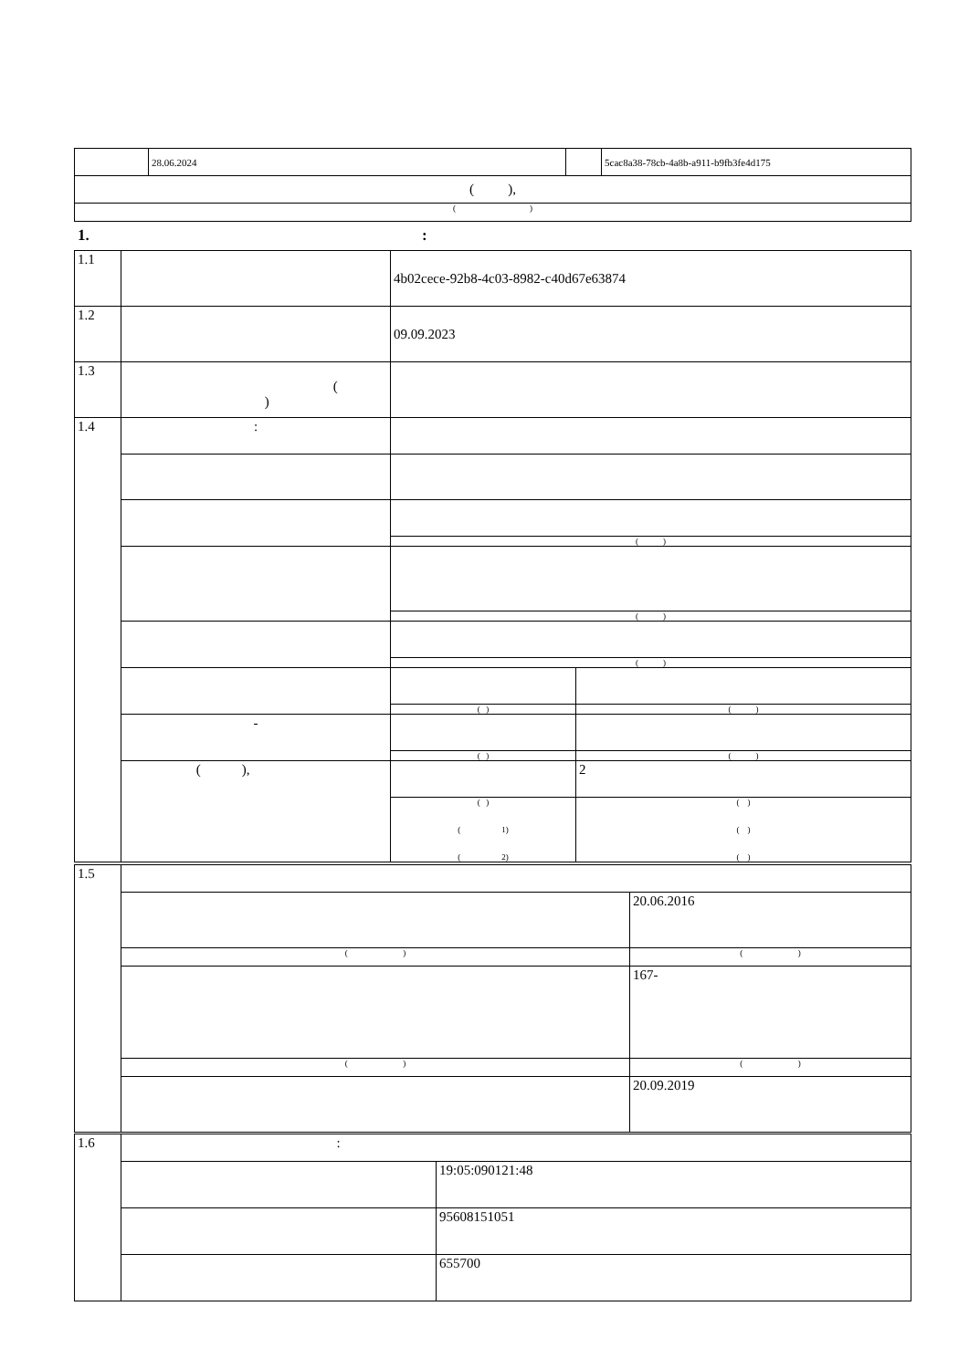| | 28.06.2024 | | 5cac8a38-78cb-4a8b-a911-b9fb3fe4d175 |
| ( ), | | | |
| ( ) | | | |
1. :
| 1.1 | | 4b02cece-92b8-4c03-8982-c40d67e63874 | |
| 1.2 | | 09.09.2023 | |
| 1.3 | ( ) | | |
| 1.4 | : | | |
| | | ( ) | |
| | | ( ) | |
| | | ( ) | |
| | | ( ) | ( ) |
| | - | | |
| | | ( ) | ( ) |
| | ( ), | | 2 |
| | | ( ) ( 1) ( 2) | ( ) ( ) ( ) |
| 1.5 | | |
| | | 20.06.2016 |
| | ( ) | ( ) |
| | | 167- |
| | ( ) | ( ) |
| | | 20.09.2019 |
| 1.6 | : | |
| | | 19:05:090121:48 |
| | | 95608151051 |
| | | 655700 |